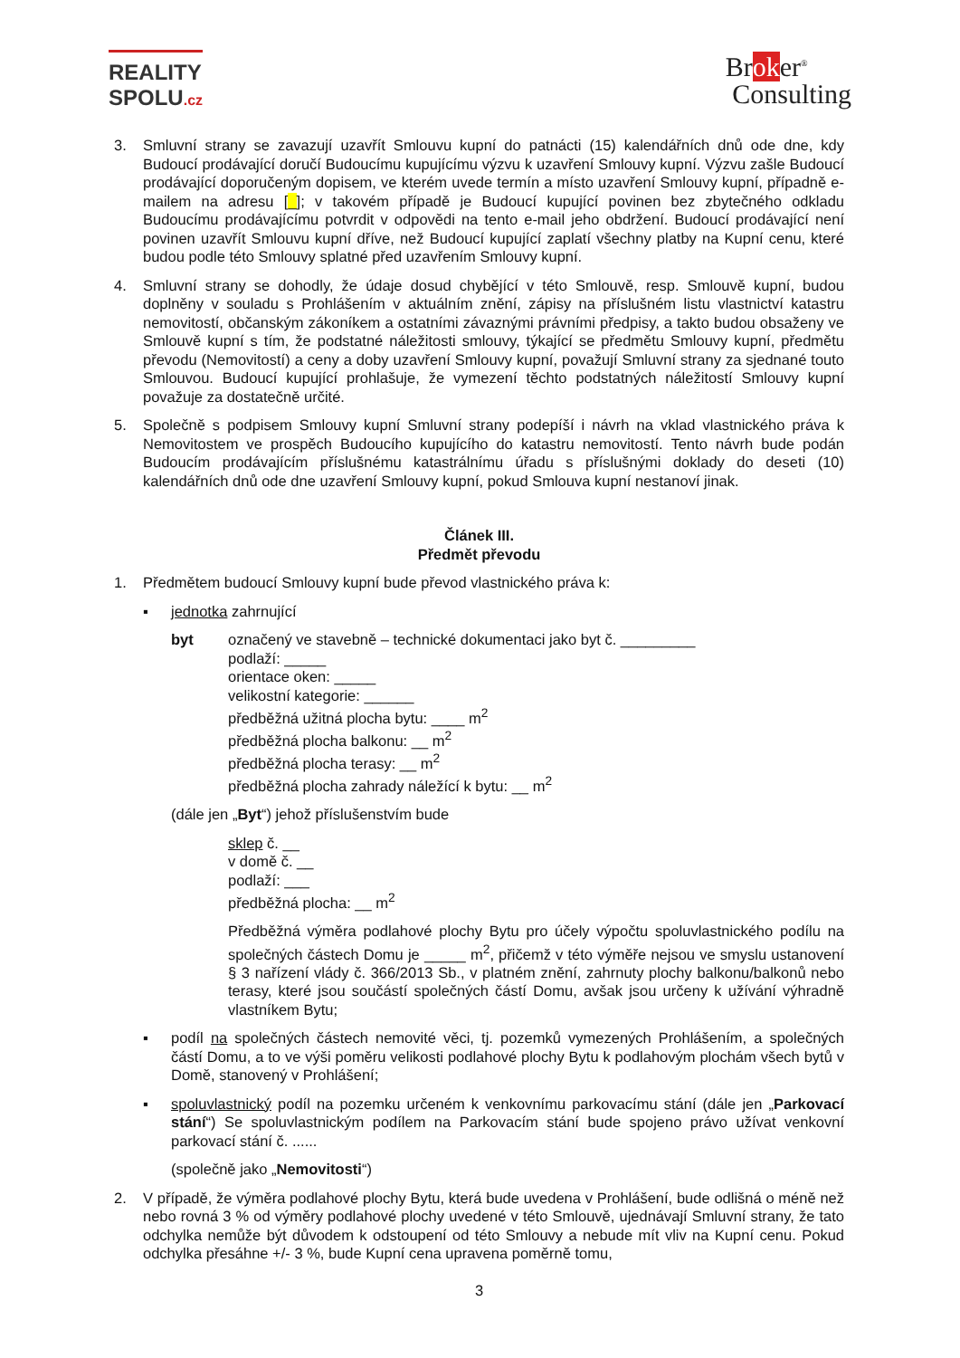REALITY
SPOLU.cz
Broker<sup>®</sup>
Consulting
3. Smluvní strany se zavazují uzavřít Smlouvu kupní do patnácti (15) kalendářních dnů ode dne, kdy Budoucí prodávající doručí Budoucímu kupujícímu výzvu k uzavření Smlouvy kupní. Výzvu zašle Budoucí prodávající doporučeným dopisem, ve kterém uvede termín a místo uzavření Smlouvy kupní, případně e-mailem na adresu [_]; v takovém případě je Budoucí kupující povinen bez zbytečného odkladu Budoucímu prodávajícímu potvrdit v odpovědi na tento e-mail jeho obdržení. Budoucí prodávající není povinen uzavřít Smlouvu kupní dříve, než Budoucí kupující zaplatí všechny platby na Kupní cenu, které budou podle této Smlouvy splatné před uzavřením Smlouvy kupní.
4. Smluvní strany se dohodly, že údaje dosud chybějící v této Smlouvě, resp. Smlouvě kupní, budou doplněny v souladu s Prohlášením v aktuálním znění, zápisy na příslušném listu vlastnictví katastru nemovitostí, občanským zákoníkem a ostatními závaznými právními předpisy, a takto budou obsaženy ve Smlouvě kupní s tím, že podstatné náležitosti smlouvy, týkající se předmětu Smlouvy kupní, předmětu převodu (Nemovitostí) a ceny a doby uzavření Smlouvy kupní, považují Smluvní strany za sjednané touto Smlouvou. Budoucí kupující prohlašuje, že vymezení těchto podstatných náležitostí Smlouvy kupní považuje za dostatečně určité.
5. Společně s podpisem Smlouvy kupní Smluvní strany podepíší i návrh na vklad vlastnického práva k Nemovitostem ve prospěch Budoucího kupujícího do katastru nemovitostí. Tento návrh bude podán Budoucím prodávajícím příslušnému katastrálnímu úřadu s příslušnými doklady do deseti (10) kalendářních dnů ode dne uzavření Smlouvy kupní, pokud Smlouva kupní nestanoví jinak.
Článek III.
Předmět převodu
1. Předmětem budoucí Smlouvy kupní bude převod vlastnického práva k:
▪ jednotka zahrnující
byt označený ve stavebně – technické dokumentaci jako byt č. _________
podlaží: _____
orientace oken: _____
velikostní kategorie: ______
předběžná užitná plocha bytu: ____ m<sup>2</sup>
předběžná plocha balkonu: __ m<sup>2</sup>
předběžná plocha terasy: __ m<sup>2</sup>
předběžná plocha zahrady náležící k bytu: __ m<sup>2</sup>
(dále jen „Byt“) jehož příslušenstvím bude
sklep č. __
v domě č. __
podlaží: ___
předběžná plocha: __ m<sup>2</sup>
Předběžná výměra podlahové plochy Bytu pro účely výpočtu spoluvlastnického podílu na společných částech Domu je _____ m<sup>2</sup>, přičemž v této výměře nejsou ve smyslu ustanovení § 3 nařízení vlády č. 366/2013 Sb., v platném znění, zahrnuty plochy balkonu/balkonů nebo terasy, které jsou součástí společných částí Domu, avšak jsou určeny k užívání výhradně vlastníkem Bytu;
▪ podíl na společných částech nemovité věci, tj. pozemků vymezených Prohlášením, a společných částí Domu, a to ve výši poměru velikosti podlahové plochy Bytu k podlahovým plochám všech bytů v Domě, stanovený v Prohlášení;
▪ spoluvlastnický podíl na pozemku určeném k venkovnímu parkovacímu stání (dále jen „Parkovací stání“) Se spoluvlastnickým podílem na Parkovacím stání bude spojeno právo užívat venkovní parkovací stání č. ......
(společně jako „Nemovitosti“)
2. V případě, že výměra podlahové plochy Bytu, která bude uvedena v Prohlášení, bude odlišná o méně než nebo rovná 3 % od výměry podlahové plochy uvedené v této Smlouvě, ujednávají Smluvní strany, že tato odchylka nemůže být důvodem k odstoupení od této Smlouvy a nebude mít vliv na Kupní cenu. Pokud odchylka přesáhne +/- 3 %, bude Kupní cena upravena poměrně tomu,
3